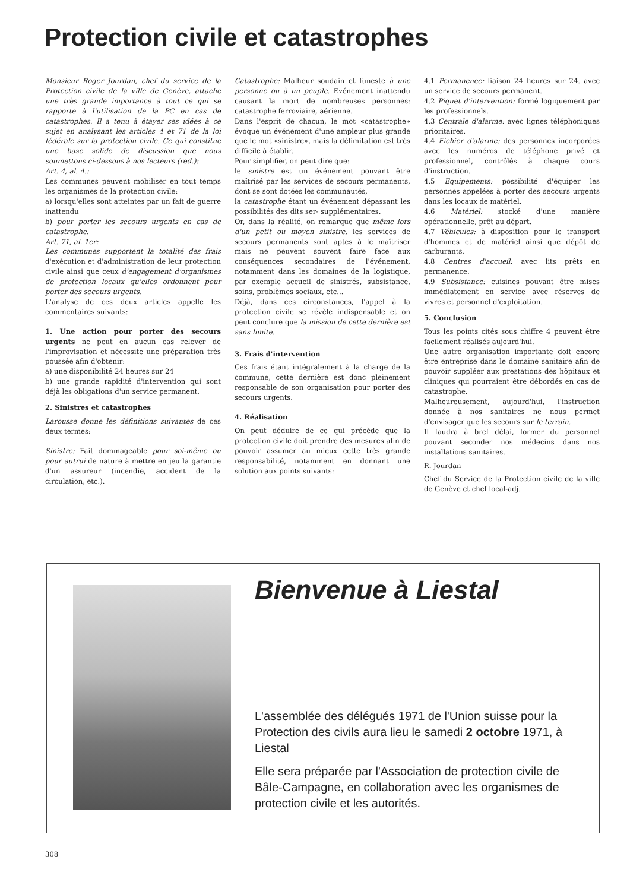Protection civile et catastrophes
Monsieur Roger Jourdan, chef du service de la Protection civile de la ville de Genève, attache une très grande importance à tout ce qui se rapporte à l'utilisation de la PC en cas de catastrophes. Il a tenu à étayer ses idées à ce sujet en analysant les articles 4 et 71 de la loi fédérale sur la protection civile. Ce qui constitue une base solide de discussion que nous soumettons ci-dessous à nos lecteurs (red.):
Art. 4, al. 4.:
Les communes peuvent mobiliser en tout temps les organismes de la protection civile:
a) lorsqu'elles sont atteintes par un fait de guerre inattendu
b) pour porter les secours urgents en cas de catastrophe.
Art. 71, al. 1er:
Les communes supportent la totalité des frais d'exécution et d'administration de leur protection civile ainsi que ceux d'engagement d'organismes de protection locaux qu'elles ordonnent pour porter des secours urgents.
L'analyse de ces deux articles appelle les commentaires suivants:
1. Une action pour porter des secours urgents ne peut en aucun cas relever de l'improvisation et nécessite une préparation très poussée afin d'obtenir:
a) une disponibilité 24 heures sur 24
b) une grande rapidité d'intervention qui sont déjà les obligations d'un service permanent.
2. Sinistres et catastrophes
Larousse donne les définitions suivantes de ces deux termes:
Sinistre: Fait dommageable pour soi-même ou pour autrui de nature à mettre en jeu la garantie d'un assureur (incendie, accident de la circulation, etc.).
Catastrophe: Malheur soudain et funeste à une personne ou à un peuple. Evénement inattendu causant la mort de nombreuses personnes: catastrophe ferroviaire, aérienne.
Dans l'esprit de chacun, le mot «catastrophe» évoque un événement d'une ampleur plus grande que le mot «sinistre», mais la délimitation est très difficile à établir.
Pour simplifier, on peut dire que:
le sinistre est un événement pouvant être maîtrisé par les services de secours permanents, dont se sont dotées les communautés,
la catastrophe étant un événement dépassant les possibilités des dits ser- supplémentaires.
Or, dans la réalité, on remarque que même lors d'un petit ou moyen sinistre, les services de secours permanents sont aptes à le maîtriser mais ne peuvent souvent faire face aux conséquences secondaires de l'événement, notamment dans les domaines de la logistique, par exemple accueil de sinistrés, subsistance, soins, problèmes sociaux, etc...
Déjà, dans ces circonstances, l'appel à la protection civile se révèle indispensable et on peut conclure que la mission de cette dernière est sans limite.
3. Frais d'intervention
Ces frais étant intégralement à la charge de la commune, cette dernière est donc pleinement responsable de son organisation pour porter des secours urgents.
4. Réalisation
On peut déduire de ce qui précède que la protection civile doit prendre des mesures afin de pouvoir assumer au mieux cette très grande responsabilité, notamment en donnant une solution aux points suivants:
4.1 Permanence: liaison 24 heures sur 24. avec un service de secours permanent.
4.2 Piquet d'intervention: formé logiquement par les professionnels.
4.3 Centrale d'alarme: avec lignes téléphoniques prioritaires.
4.4 Fichier d'alarme: des personnes incorporées avec les numéros de téléphone privé et professionnel, contrôlés à chaque cours d'instruction.
4.5 Equipements: possibilité d'équiper les personnes appelées à porter des secours urgents dans les locaux de matériel.
4.6 Matériel: stocké d'une manière opérationnelle, prêt au départ.
4.7 Véhicules: à disposition pour le transport d'hommes et de matériel ainsi que dépôt de carburants.
4.8 Centres d'accueil: avec lits prêts en permanence.
4.9 Subsistance: cuisines pouvant être mises immédiatement en service avec réserves de vivres et personnel d'exploitation.
5. Conclusion
Tous les points cités sous chiffre 4 peuvent être facilement réalisés aujourd'hui.
Une autre organisation importante doit encore être entreprise dans le domaine sanitaire afin de pouvoir suppléer aux prestations des hôpitaux et cliniques qui pourraient être débordés en cas de catastrophe.
Malheureusement, aujourd'hui, l'instruction donnée à nos sanitaires ne nous permet d'envisager que les secours sur le terrain.
Il faudra à bref délai, former du personnel pouvant seconder nos médecins dans nos installations sanitaires.
R. Jourdan
Chef du Service de la Protection civile de la ville de Genève et chef local-adj.
Bienvenue à Liestal
L'assemblée des délégués 1971 de l'Union suisse pour la Protection des civils aura lieu le samedi 2 octobre 1971, à Liestal
Elle sera préparée par l'Association de protection civile de Bâle-Campagne, en collaboration avec les organismes de protection civile et les autorités.
308